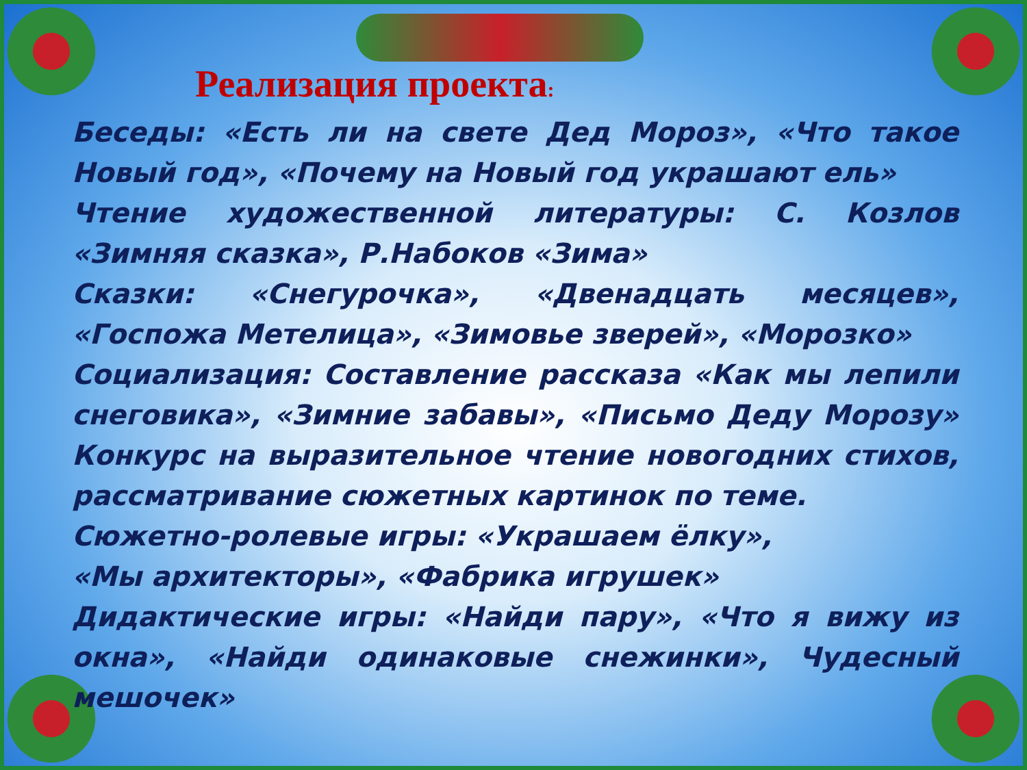Реализация проекта:
Беседы: «Есть ли на свете Дед Мороз», «Что такое Новый год», «Почему на Новый год украшают ель»
Чтение художественной литературы: С. Козлов «Зимняя сказка», Р.Набоков «Зима»
Сказки: «Снегурочка», «Двенадцать месяцев», «Госпожа Метелица», «Зимовье зверей», «Морозко»
Социализация: Составление рассказа «Как мы лепили снеговика», «Зимние забавы», «Письмо Деду Морозу» Конкурс на выразительное чтение новогодних стихов, рассматривание сюжетных картинок по теме.
Сюжетно-ролевые игры: «Украшаем ёлку»,
«Мы архитекторы», «Фабрика игрушек»
Дидактические игры: «Найди пару», «Что я вижу из окна», «Найди одинаковые снежинки», Чудесный мешочек»